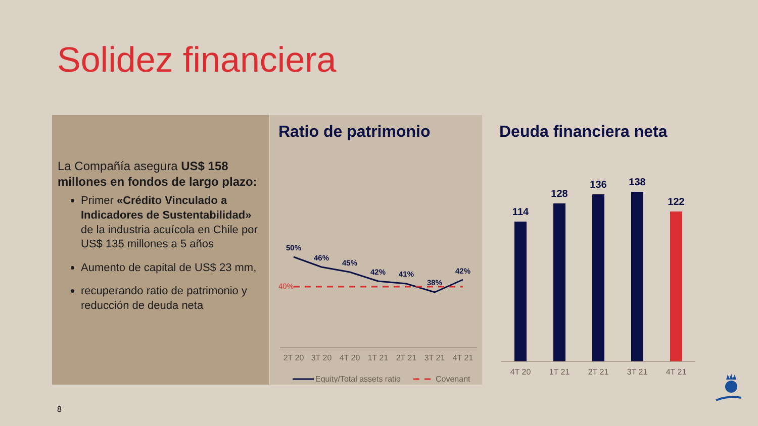Solidez financiera
La Compañía asegura US$ 158 millones en fondos de largo plazo:
Primer «Crédito Vinculado a Indicadores de Sustentabilidad» de la industria acuícola en Chile por US$ 135 millones a 5 años
Aumento de capital de US$ 23 mm,
recuperando ratio de patrimonio y reducción de deuda neta
Ratio de patrimonio
50%
46%
45%
42%
41%
38%
42%
40%
2T 20
3T 20
4T 20
1T 21
2T 21
3T 21
4T 21
Equity/Total assets ratio
Covenant
Deuda financiera neta
114
128
136
138
122
4T 20
1T 21
2T 21
3T 21
4T 21
8